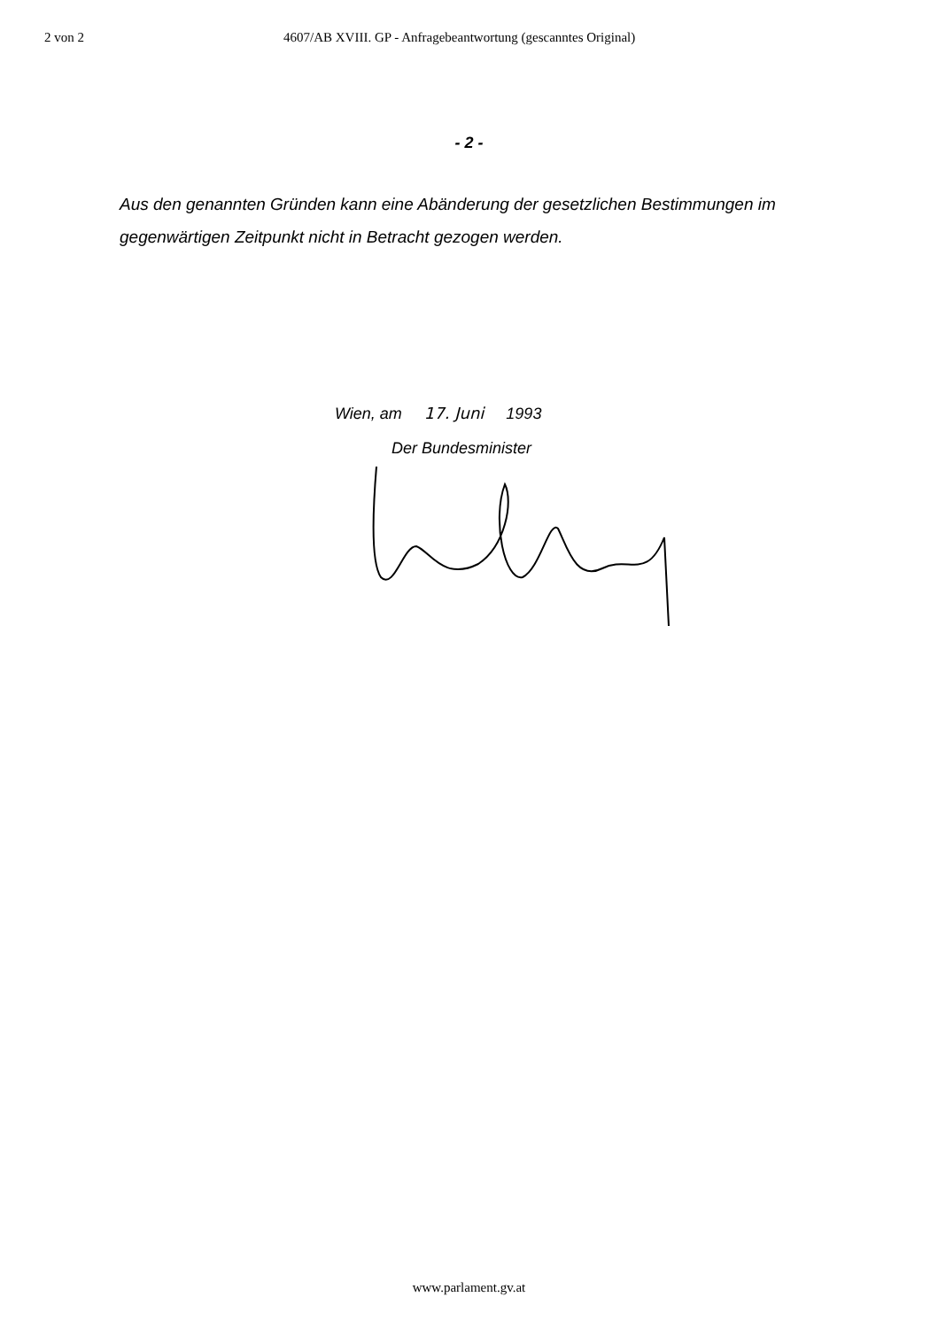2 von 2 4607/AB XVIII. GP - Anfragebeantwortung (gescanntes Original)
- 2 -
Aus den genannten Gründen kann eine Abänderung der gesetzlichen Bestimmungen im gegenwärtigen Zeitpunkt nicht in Betracht gezogen werden.
Wien, am 17. Juni 1993
Der Bundesminister
www.parlament.gv.at